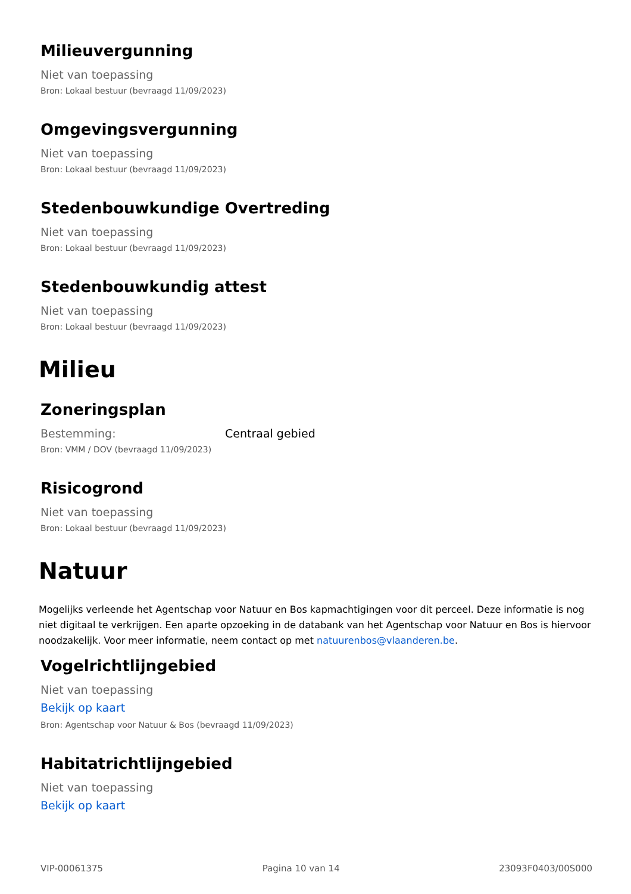Milieuvergunning
Niet van toepassing
Bron: Lokaal bestuur (bevraagd 11/09/2023)
Omgevingsvergunning
Niet van toepassing
Bron: Lokaal bestuur (bevraagd 11/09/2023)
Stedenbouwkundige Overtreding
Niet van toepassing
Bron: Lokaal bestuur (bevraagd 11/09/2023)
Stedenbouwkundig attest
Niet van toepassing
Bron: Lokaal bestuur (bevraagd 11/09/2023)
Milieu
Zoneringsplan
Bestemming: Centraal gebied
Bron: VMM / DOV (bevraagd 11/09/2023)
Risicogrond
Niet van toepassing
Bron: Lokaal bestuur (bevraagd 11/09/2023)
Natuur
Mogelijks verleende het Agentschap voor Natuur en Bos kapmachtigingen voor dit perceel. Deze informatie is nog niet digitaal te verkrijgen. Een aparte opzoeking in de databank van het Agentschap voor Natuur en Bos is hiervoor noodzakelijk. Voor meer informatie, neem contact op met natuurenbos@vlaanderen.be.
Vogelrichtlijngebied
Niet van toepassing
Bekijk op kaart
Bron: Agentschap voor Natuur & Bos (bevraagd 11/09/2023)
Habitatrichtlijngebied
Niet van toepassing
Bekijk op kaart
VIP-00061375 Pagina 10 van 14 23093F0403/00S000